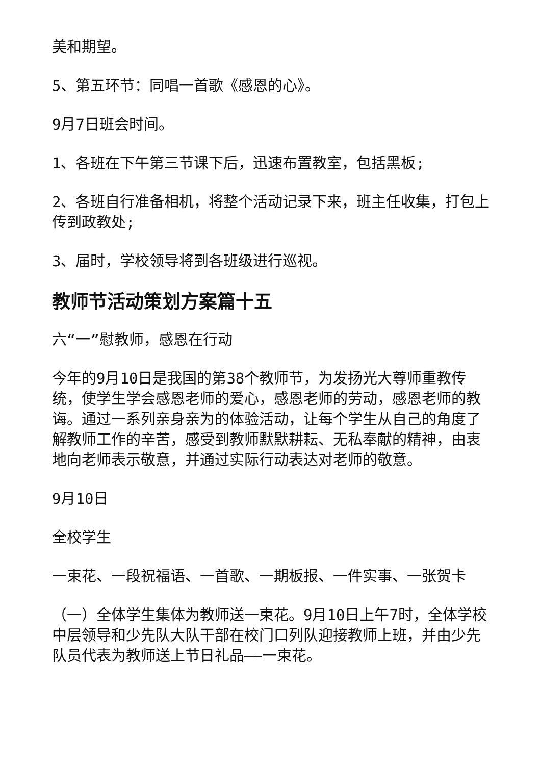美和期望。
5、第五环节：同唱一首歌《感恩的心》。
9月7日班会时间。
1、各班在下午第三节课下后，迅速布置教室，包括黑板;
2、各班自行准备相机，将整个活动记录下来，班主任收集，打包上传到政教处;
3、届时，学校领导将到各班级进行巡视。
教师节活动策划方案篇十五
六“一”慰教师，感恩在行动
今年的9月10日是我国的第38个教师节，为发扬光大尊师重教传统，使学生学会感恩老师的爱心，感恩老师的劳动，感恩老师的教诲。通过一系列亲身亲为的体验活动，让每个学生从自己的角度了解教师工作的辛苦，感受到教师默默耕耘、无私奉献的精神，由衷地向老师表示敬意，并通过实际行动表达对老师的敬意。
9月10日
全校学生
一束花、一段祝福语、一首歌、一期板报、一件实事、一张贺卡
（一）全体学生集体为教师送一束花。9月10日上午7时，全体学校中层领导和少先队大队干部在校门口列队迎接教师上班，并由少先队员代表为教师送上节日礼品——一束花。